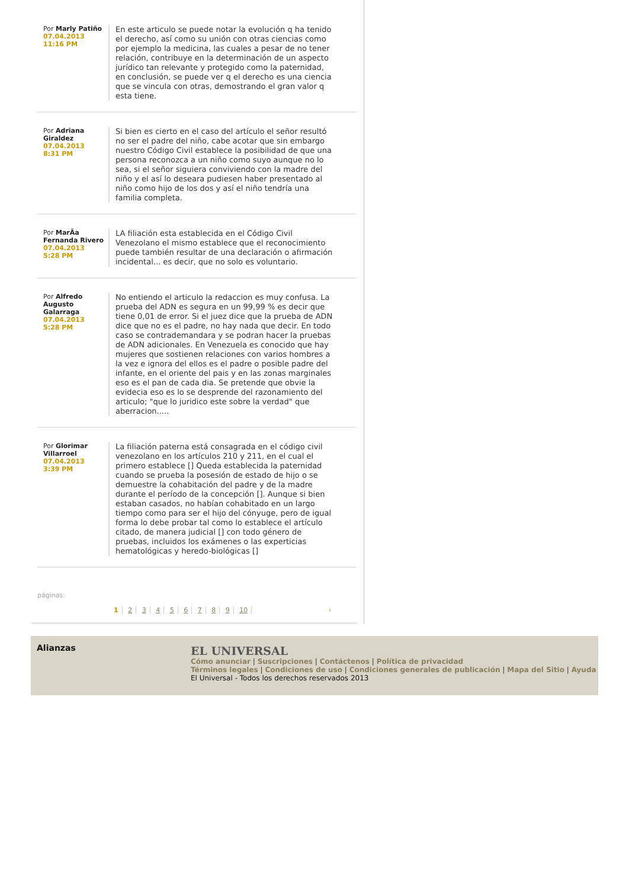Por Marly Patiño
07.04.2013
11:16 PM
En este articulo se puede notar la evolución q ha tenido el derecho, así como su unión con otras ciencias como por ejemplo la medicina, las cuales a pesar de no tener relación, contribuye en la determinación de un aspecto jurídico tan relevante y protegido como la paternidad, en conclusión, se puede ver q el derecho es una ciencia que se vincula con otras, demostrando el gran valor q esta tiene.
Por Adriana Giraldez
07.04.2013
8:31 PM
Si bien es cierto en el caso del artículo el señor resultó no ser el padre del niño, cabe acotar que sin embargo nuestro Código Civil establece la posibilidad de que una persona reconozca a un niño como suyo aunque no lo sea, si el señor siguiera conviviendo con la madre del niño y el así lo deseara pudiesen haber presentado al niño como hijo de los dos y así el niño tendría una familia completa.
Por MarÃa Fernanda Rivero
07.04.2013
5:28 PM
LA filiación esta establecida en el Código Civil Venezolano el mismo establece que el reconocimiento puede también resultar de una declaración o afirmación incidental... es decir, que no solo es voluntario.
Por Alfredo Augusto Galarraga
07.04.2013
5:28 PM
No entiendo el articulo la redaccion es muy confusa. La prueba del ADN es segura en un 99,99 % es decir que tiene 0,01 de error. Si el juez dice que la prueba de ADN dice que no es el padre, no hay nada que decir. En todo caso se contrademandara y se podran hacer la pruebas de ADN adicionales. En Venezuela es conocido que hay mujeres que sostienen relaciones con varios hombres a la vez e ignora del ellos es el padre o posible padre del infante, en el oriente del pais y en las zonas marginales eso es el pan de cada dia. Se pretende que obvie la evidecia eso es lo se desprende del razonamiento del articulo; "que lo juridico este sobre la verdad" que aberracion.....
Por Glorimar Villarroel
07.04.2013
3:39 PM
La filiación paterna está consagrada en el código civil venezolano en los artículos 210 y 211, en el cual el primero establece [] Queda establecida la paternidad cuando se prueba la posesión de estado de hijo o se demuestre la cohabitación del padre y de la madre durante el período de la concepción []. Aunque si bien estaban casados, no habían cohabitado en un largo tiempo como para ser el hijo del cónyuge, pero de igual forma lo debe probar tal como lo establece el artículo citado, de manera judicial [] con todo género de pruebas, incluidos los exámenes o las experticias hematológicas y heredo-biológicas []
páginas:
1 2 3 4 5 6 7 8 9 10 ›
Alianzas
EL UNIVERSAL
Cómo anunciar | Suscripciones | Contáctenos | Política de privacidad
Términos legales | Condiciones de uso | Condiciones generales de publicación | Mapa del Sitio | Ayuda
El Universal - Todos los derechos reservados 2013